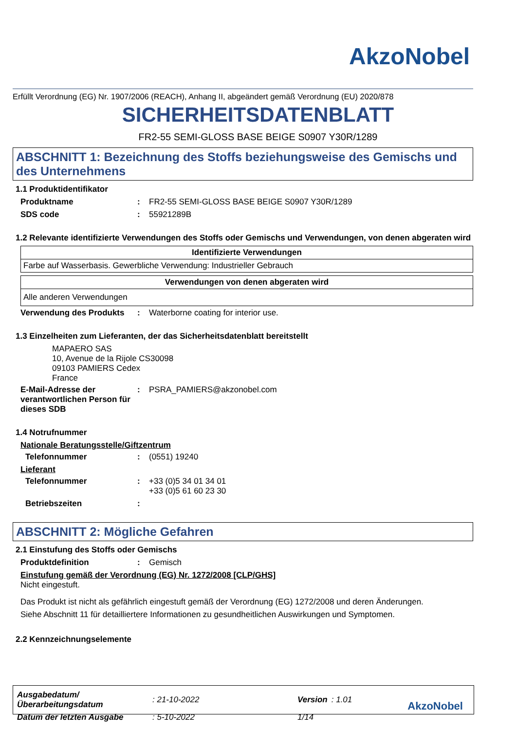AkzoNobel
Erfüllt Verordnung (EG) Nr. 1907/2006 (REACH), Anhang II, abgeändert gemäß Verordnung (EU) 2020/878
SICHERHEITSDATENBLATT
FR2-55 SEMI-GLOSS BASE BEIGE S0907 Y30R/1289
ABSCHNITT 1: Bezeichnung des Stoffs beziehungsweise des Gemischs und des Unternehmens
1.1 Produktidentifikator
Produktname : FR2-55 SEMI-GLOSS BASE BEIGE S0907 Y30R/1289
SDS code : 55921289B
1.2 Relevante identifizierte Verwendungen des Stoffs oder Gemischs und Verwendungen, von denen abgeraten wird
| Identifizierte Verwendungen |
| --- |
| Farbe auf Wasserbasis. Gewerbliche Verwendung: Industrieller Gebrauch |
| Verwendungen von denen abgeraten wird |
| --- |
| Alle anderen Verwendungen |
Verwendung des Produkts : Waterborne coating for interior use.
1.3 Einzelheiten zum Lieferanten, der das Sicherheitsdatenblatt bereitstellt
MAPAERO SAS
10, Avenue de la Rijole CS30098
09103 PAMIERS Cedex
France
E-Mail-Adresse der verantwortlichen Person für dieses SDB
: PSRA_PAMIERS@akzonobel.com
1.4 Notrufnummer
Nationale Beratungsstelle/Giftzentrum
Telefonnummer : (0551) 19240
Lieferant
Telefonnummer : +33 (0)5 34 01 34 01
+33 (0)5 61 60 23 30
Betriebszeiten :
ABSCHNITT 2: Mögliche Gefahren
2.1 Einstufung des Stoffs oder Gemischs
Produktdefinition : Gemisch
Einstufung gemäß der Verordnung (EG) Nr. 1272/2008 [CLP/GHS]
Nicht eingestuft.
Das Produkt ist nicht als gefährlich eingestuft gemäß der Verordnung (EG) 1272/2008 und deren Änderungen.
Siehe Abschnitt 11 für detailliertere Informationen zu gesundheitlichen Auswirkungen und Symptomen.
2.2 Kennzeichnungselemente
| Ausgabedatum/Überarbeitungsdatum | : 21-10-2022 | Version | : 1.01 | AkzoNobel |
| Datum der letzten Ausgabe | : 5-10-2022 | 1/14 | | |